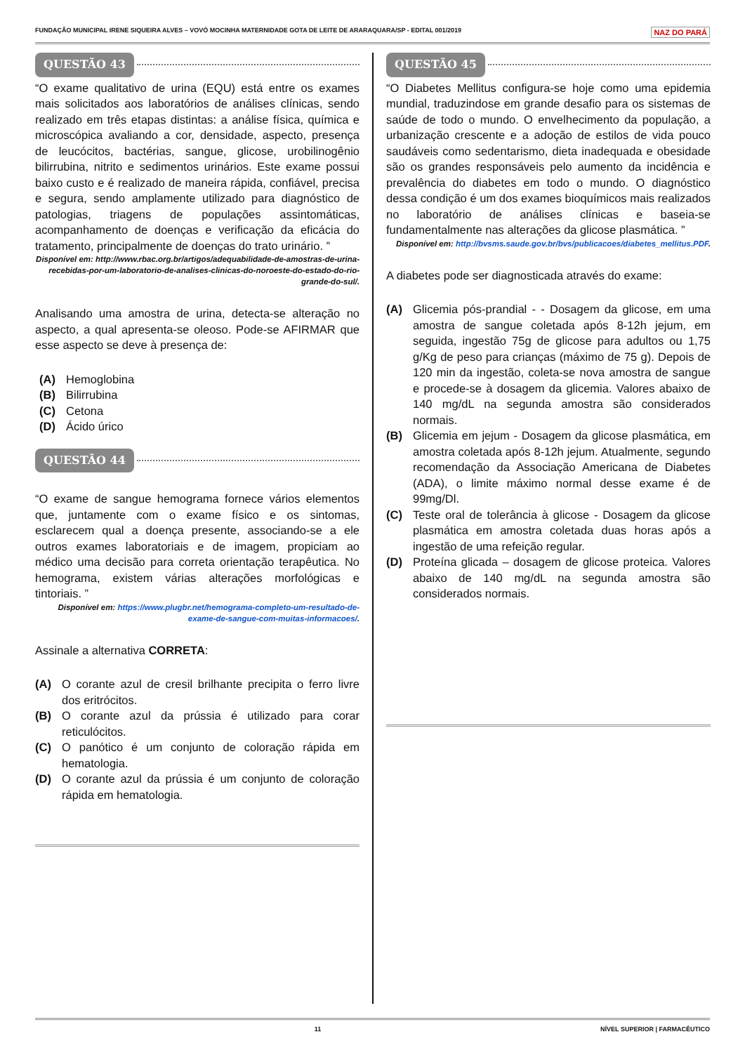FUNDAÇÃO MUNICIPAL IRENE SIQUEIRA ALVES – VOVÓ MOCINHA MATERNIDADE GOTA DE LEITE DE ARARAQUARA/SP - EDITAL 001/2019 NAZ DO PARÁ
QUESTÃO 43
“O exame qualitativo de urina (EQU) está entre os exames mais solicitados aos laboratórios de análises clínicas, sendo realizado em três etapas distintas: a análise física, química e microscópica avaliando a cor, densidade, aspecto, presença de leucócitos, bactérias, sangue, glicose, urobilinogênio bilirrubina, nitrito e sedimentos urinários. Este exame possui baixo custo e é realizado de maneira rápida, confiável, precisa e segura, sendo amplamente utilizado para diagnóstico de patologias, triagens de populações assintomáticas, acompanhamento de doenças e verificação da eficácia do tratamento, principalmente de doenças do trato urinário. ”
Disponível em: http://www.rbac.org.br/artigos/adequabilidade-de-amostras-de-urina-recebidas-por-um-laboratorio-de-analises-clinicas-do-noroeste-do-estado-do-rio-grande-do-sul/.
Analisando uma amostra de urina, detecta-se alteração no aspecto, a qual apresenta-se oleoso. Pode-se AFIRMAR que esse aspecto se deve à presença de:
(A) Hemoglobina
(B) Bilirrubina
(C) Cetona
(D) Ácido úrico
QUESTÃO 44
“O exame de sangue hemograma fornece vários elementos que, juntamente com o exame físico e os sintomas, esclarecem qual a doença presente, associando-se a ele outros exames laboratoriais e de imagem, propiciam ao médico uma decisão para correta orientação terapêutica. No hemograma, existem várias alterações morfológicas e tintoriais. ”
Disponível em: https://www.plugbr.net/hemograma-completo-um-resultado-de-exame-de-sangue-com-muitas-informacoes/.
Assinale a alternativa CORRETA:
(A) O corante azul de cresil brilhante precipita o ferro livre dos eritrócitos.
(B) O corante azul da prússia é utilizado para corar reticulócitos.
(C) O panótico é um conjunto de coloração rápida em hematologia.
(D) O corante azul da prússia é um conjunto de coloração rápida em hematologia.
QUESTÃO 45
“O Diabetes Mellitus configura-se hoje como uma epidemia mundial, traduzindose em grande desafio para os sistemas de saúde de todo o mundo. O envelhecimento da população, a urbanização crescente e a adoção de estilos de vida pouco saudáveis como sedentarismo, dieta inadequada e obesidade são os grandes responsáveis pelo aumento da incidência e prevalência do diabetes em todo o mundo. O diagnóstico dessa condição é um dos exames bioquímicos mais realizados no laboratório de análises clínicas e baseia-se fundamentalmente nas alterações da glicose plasmática. ”
Disponível em: http://bvsms.saude.gov.br/bvs/publicacoes/diabetes_mellitus.PDF.
A diabetes pode ser diagnosticada através do exame:
(A) Glicemia pós-prandial - - Dosagem da glicose, em uma amostra de sangue coletada após 8-12h jejum, em seguida, ingestão 75g de glicose para adultos ou 1,75 g/Kg de peso para crianças (máximo de 75 g). Depois de 120 min da ingestão, coleta-se nova amostra de sangue e procede-se à dosagem da glicemia. Valores abaixo de 140 mg/dL na segunda amostra são considerados normais.
(B) Glicemia em jejum - Dosagem da glicose plasmática, em amostra coletada após 8-12h jejum. Atualmente, segundo recomendação da Associação Americana de Diabetes (ADA), o limite máximo normal desse exame é de 99mg/Dl.
(C) Teste oral de tolerância à glicose - Dosagem da glicose plasmática em amostra coletada duas horas após a ingestão de uma refeição regular.
(D) Proteína glicada – dosagem de glicose proteica. Valores abaixo de 140 mg/dL na segunda amostra são considerados normais.
11 NÍVEL SUPERIOR | FARMACÊUTICO